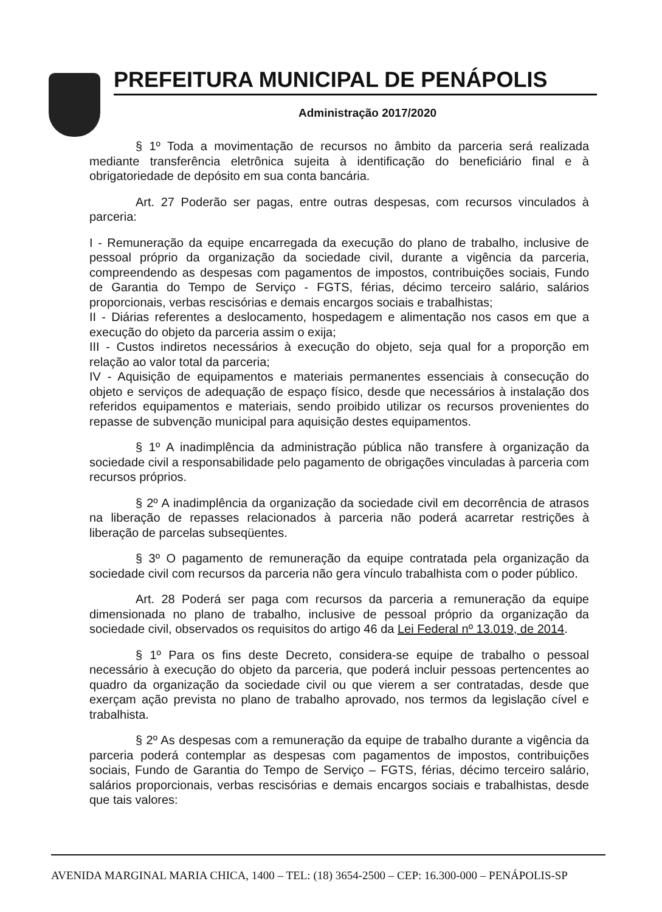PREFEITURA MUNICIPAL DE PENÁPOLIS
Administração 2017/2020
§ 1º Toda a movimentação de recursos no âmbito da parceria será realizada mediante transferência eletrônica sujeita à identificação do beneficiário final e à obrigatoriedade de depósito em sua conta bancária.
Art. 27 Poderão ser pagas, entre outras despesas, com recursos vinculados à parceria:
I - Remuneração da equipe encarregada da execução do plano de trabalho, inclusive de pessoal próprio da organização da sociedade civil, durante a vigência da parceria, compreendendo as despesas com pagamentos de impostos, contribuições sociais, Fundo de Garantia do Tempo de Serviço - FGTS, férias, décimo terceiro salário, salários proporcionais, verbas rescisórias e demais encargos sociais e trabalhistas;
II - Diárias referentes a deslocamento, hospedagem e alimentação nos casos em que a execução do objeto da parceria assim o exija;
III - Custos indiretos necessários à execução do objeto, seja qual for a proporção em relação ao valor total da parceria;
IV - Aquisição de equipamentos e materiais permanentes essenciais à consecução do objeto e serviços de adequação de espaço físico, desde que necessários à instalação dos referidos equipamentos e materiais, sendo proibido utilizar os recursos provenientes do repasse de subvenção municipal para aquisição destes equipamentos.
§ 1º A inadimplência da administração pública não transfere à organização da sociedade civil a responsabilidade pelo pagamento de obrigações vinculadas à parceria com recursos próprios.
§ 2º A inadimplência da organização da sociedade civil em decorrência de atrasos na liberação de repasses relacionados à parceria não poderá acarretar restrições à liberação de parcelas subseqüentes.
§ 3º O pagamento de remuneração da equipe contratada pela organização da sociedade civil com recursos da parceria não gera vínculo trabalhista com o poder público.
Art. 28 Poderá ser paga com recursos da parceria a remuneração da equipe dimensionada no plano de trabalho, inclusive de pessoal próprio da organização da sociedade civil, observados os requisitos do artigo 46 da Lei Federal nº 13.019, de 2014.
§ 1º Para os fins deste Decreto, considera-se equipe de trabalho o pessoal necessário à execução do objeto da parceria, que poderá incluir pessoas pertencentes ao quadro da organização da sociedade civil ou que vierem a ser contratadas, desde que exerçam ação prevista no plano de trabalho aprovado, nos termos da legislação cível e trabalhista.
§ 2º As despesas com a remuneração da equipe de trabalho durante a vigência da parceria poderá contemplar as despesas com pagamentos de impostos, contribuições sociais, Fundo de Garantia do Tempo de Serviço – FGTS, férias, décimo terceiro salário, salários proporcionais, verbas rescisórias e demais encargos sociais e trabalhistas, desde que tais valores:
AVENIDA MARGINAL MARIA CHICA, 1400 – TEL: (18) 3654-2500 – CEP: 16.300-000 – PENÁPOLIS-SP